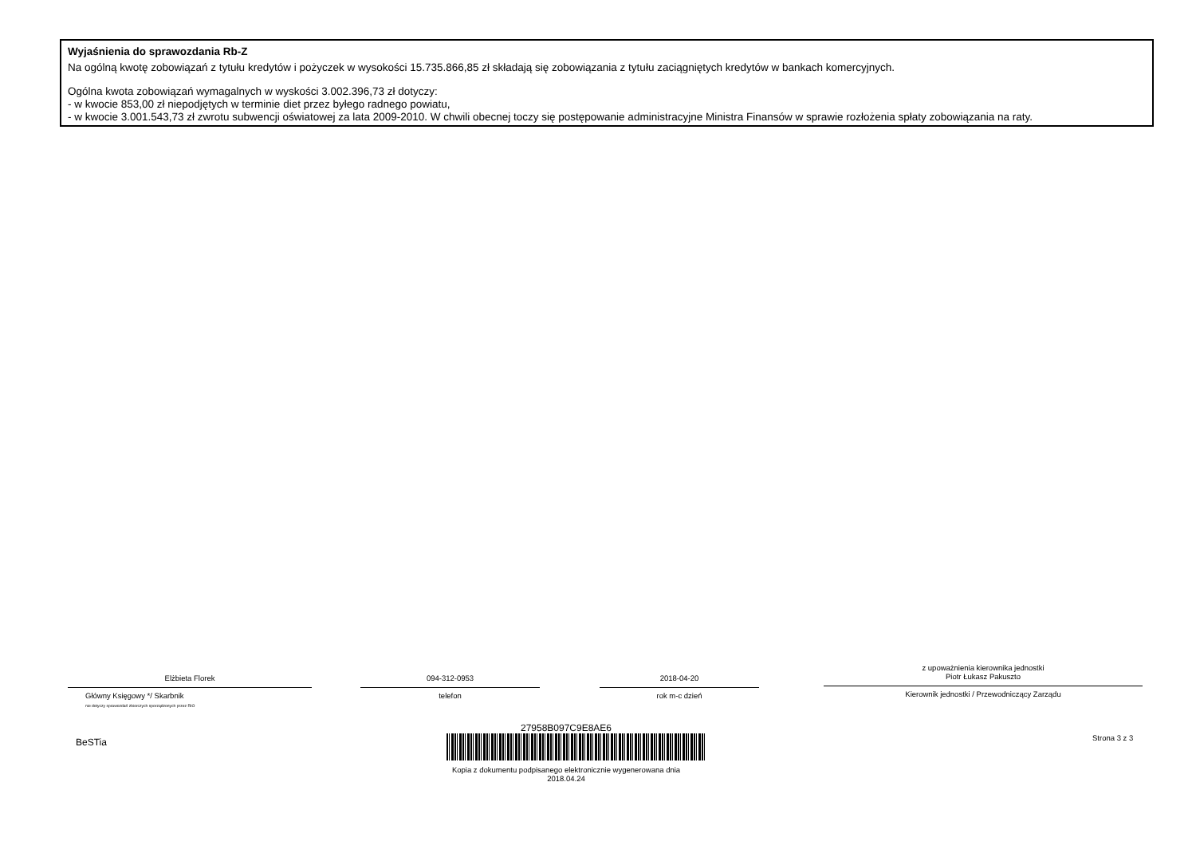Wyjaśnienia do sprawozdania Rb-Z
Na ogólną kwotę zobowiązań z tytułu kredytów i pożyczek w wysokości 15.735.866,85 zł składają się zobowiązania z tytułu zaciągniętych kredytów w bankach komercyjnych.
Ogólna kwota zobowiązań wymagalnych w wyskości 3.002.396,73 zł dotyczy:
- w kwocie 853,00 zł niepodjętych w terminie diet przez byłego radnego powiatu,
- w kwocie 3.001.543,73 zł zwrotu subwencji oświatowej za lata 2009-2010. W chwili obecnej toczy się postępowanie administracyjne Ministra Finansów w sprawie rozłożenia spłaty zobowiązania na raty.
Elżbieta Florek
Główny Księgowy */ Skarbnik
nie dotyczy sprawozdań zbiorczych sporządzonych przez RIO
094-312-0953
telefon
2018-04-20
rok m-c dzień
z upoważnienia kierownika jednostki
Piotr Łukasz Pakuszto
Kierownik jednostki / Przewodniczący Zarządu
BeSTia
27958B097C9E8AE6
Kopia z dokumentu podpisanego elektronicznie wygenerowana dnia 2018.04.24
Strona 3 z 3